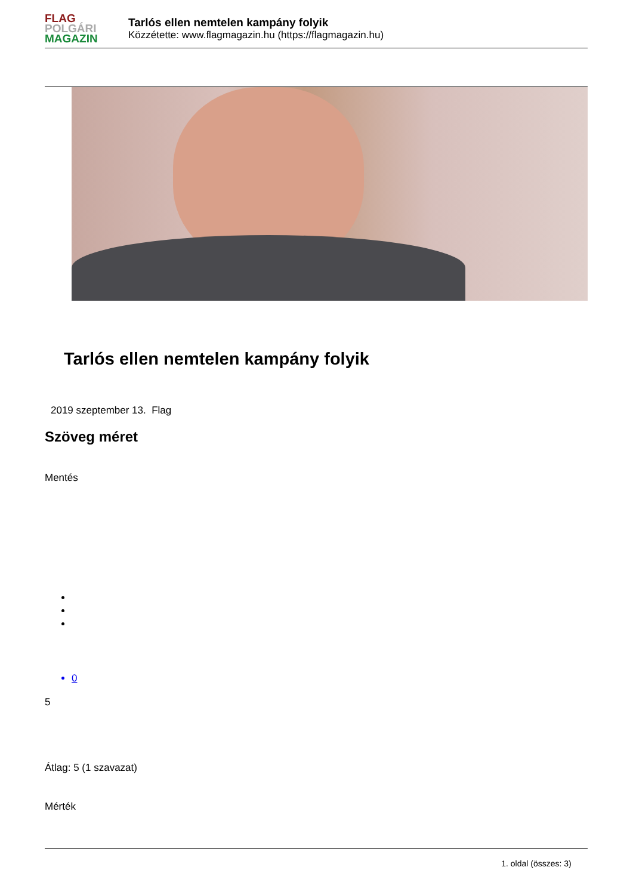FLAG
POLGÁRI
MAGAZIN
Tarlós ellen nemtelen kampány folyik
Közzétette: www.flagmagazin.hu (https://flagmagazin.hu)
Tarlós ellen nemtelen kampány folyik
2019 szeptember 13. Flag
Szöveg méret
Mentés
0
5
Átlag: 5 (1 szavazat)
Mérték
1. oldal (összes: 3)